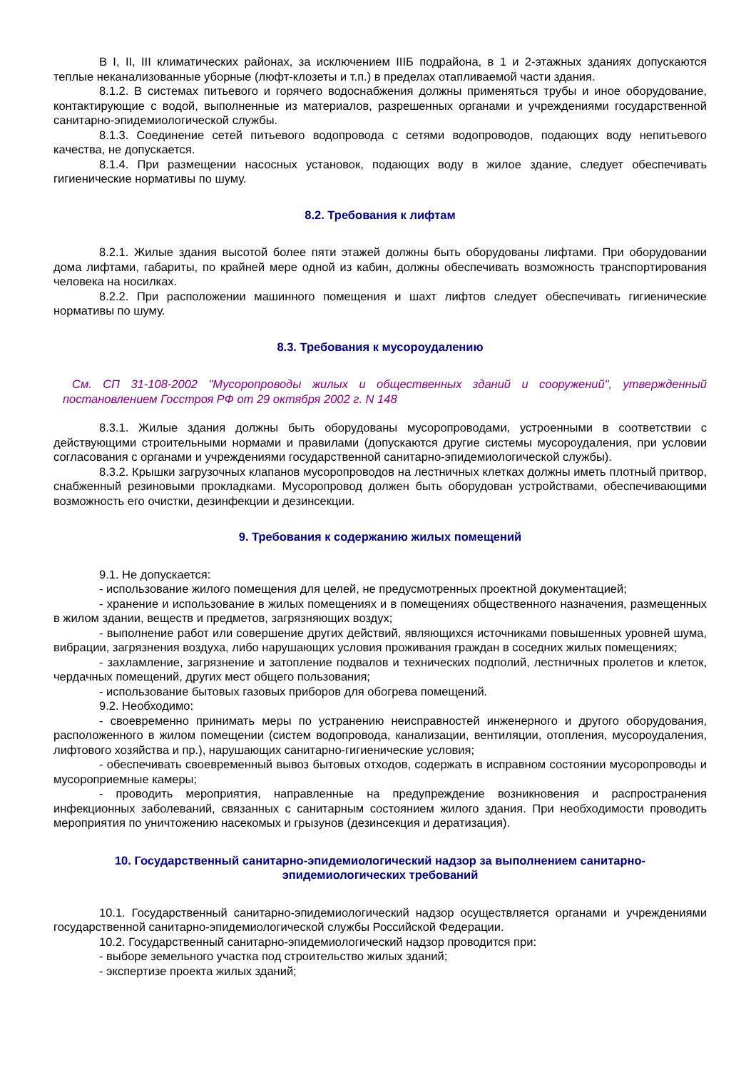В I, II, III климатических районах, за исключением IIIБ подрайона, в 1 и 2-этажных зданиях допускаются теплые неканализованные уборные (люфт-клозеты и т.п.) в пределах отапливаемой части здания.
8.1.2. В системах питьевого и горячего водоснабжения должны применяться трубы и иное оборудование, контактирующие с водой, выполненные из материалов, разрешенных органами и учреждениями государственной санитарно-эпидемиологической службы.
8.1.3. Соединение сетей питьевого водопровода с сетями водопроводов, подающих воду непитьевого качества, не допускается.
8.1.4. При размещении насосных установок, подающих воду в жилое здание, следует обеспечивать гигиенические нормативы по шуму.
8.2. Требования к лифтам
8.2.1. Жилые здания высотой более пяти этажей должны быть оборудованы лифтами. При оборудовании дома лифтами, габариты, по крайней мере одной из кабин, должны обеспечивать возможность транспортирования человека на носилках.
8.2.2. При расположении машинного помещения и шахт лифтов следует обеспечивать гигиенические нормативы по шуму.
8.3. Требования к мусороудалению
См. СП 31-108-2002 "Мусоропроводы жилых и общественных зданий и сооружений", утвержденный постановлением Госстроя РФ от 29 октября 2002 г. N 148
8.3.1. Жилые здания должны быть оборудованы мусоропроводами, устроенными в соответствии с действующими строительными нормами и правилами (допускаются другие системы мусороудаления, при условии согласования с органами и учреждениями государственной санитарно-эпидемиологической службы).
8.3.2. Крышки загрузочных клапанов мусоропроводов на лестничных клетках должны иметь плотный притвор, снабженный резиновыми прокладками. Мусоропровод должен быть оборудован устройствами, обеспечивающими возможность его очистки, дезинфекции и дезинсекции.
9. Требования к содержанию жилых помещений
9.1. Не допускается:
- использование жилого помещения для целей, не предусмотренных проектной документацией;
- хранение и использование в жилых помещениях и в помещениях общественного назначения, размещенных в жилом здании, веществ и предметов, загрязняющих воздух;
- выполнение работ или совершение других действий, являющихся источниками повышенных уровней шума, вибрации, загрязнения воздуха, либо нарушающих условия проживания граждан в соседних жилых помещениях;
- захламление, загрязнение и затопление подвалов и технических подполий, лестничных пролетов и клеток, чердачных помещений, других мест общего пользования;
- использование бытовых газовых приборов для обогрева помещений.
9.2. Необходимо:
- своевременно принимать меры по устранению неисправностей инженерного и другого оборудования, расположенного в жилом помещении (систем водопровода, канализации, вентиляции, отопления, мусороудаления, лифтового хозяйства и пр.), нарушающих санитарно-гигиенические условия;
- обеспечивать своевременный вывоз бытовых отходов, содержать в исправном состоянии мусоропроводы и мусороприемные камеры;
- проводить мероприятия, направленные на предупреждение возникновения и распространения инфекционных заболеваний, связанных с санитарным состоянием жилого здания. При необходимости проводить мероприятия по уничтожению насекомых и грызунов (дезинсекция и дератизация).
10. Государственный санитарно-эпидемиологический надзор за выполнением санитарно-
эпидемиологических требований
10.1. Государственный санитарно-эпидемиологический надзор осуществляется органами и учреждениями государственной санитарно-эпидемиологической службы Российской Федерации.
10.2. Государственный санитарно-эпидемиологический надзор проводится при:
- выборе земельного участка под строительство жилых зданий;
- экспертизе проекта жилых зданий;